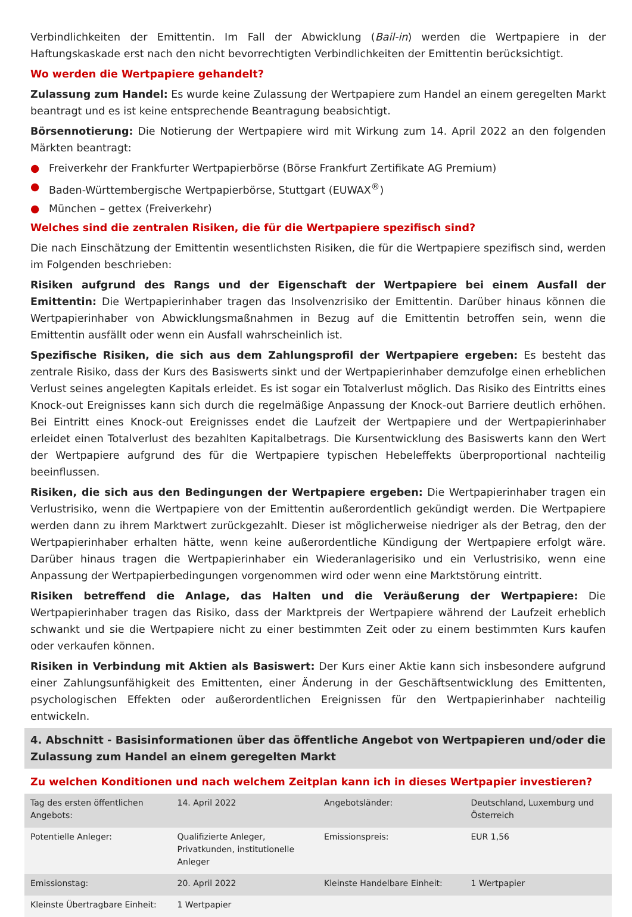Verbindlichkeiten der Emittentin. Im Fall der Abwicklung (Bail-in) werden die Wertpapiere in der Haftungskaskade erst nach den nicht bevorrechtigten Verbindlichkeiten der Emittentin berücksichtigt.
Wo werden die Wertpapiere gehandelt?
Zulassung zum Handel: Es wurde keine Zulassung der Wertpapiere zum Handel an einem geregelten Markt beantragt und es ist keine entsprechende Beantragung beabsichtigt.
Börsennotierung: Die Notierung der Wertpapiere wird mit Wirkung zum 14. April 2022 an den folgenden Märkten beantragt:
● Freiverkehr der Frankfurter Wertpapierbörse (Börse Frankfurt Zertifikate AG Premium)
● Baden-Württembergische Wertpapierbörse, Stuttgart (EUWAX<sup>®</sup>)
● München – gettex (Freiverkehr)
Welches sind die zentralen Risiken, die für die Wertpapiere spezifisch sind?
Die nach Einschätzung der Emittentin wesentlichsten Risiken, die für die Wertpapiere spezifisch sind, werden im Folgenden beschrieben:
Risiken aufgrund des Rangs und der Eigenschaft der Wertpapiere bei einem Ausfall der Emittentin: Die Wertpapierinhaber tragen das Insolvenzrisiko der Emittentin. Darüber hinaus können die Wertpapierinhaber von Abwicklungsmaßnahmen in Bezug auf die Emittentin betroffen sein, wenn die Emittentin ausfällt oder wenn ein Ausfall wahrscheinlich ist.
Spezifische Risiken, die sich aus dem Zahlungsprofil der Wertpapiere ergeben: Es besteht das zentrale Risiko, dass der Kurs des Basiswerts sinkt und der Wertpapierinhaber demzufolge einen erheblichen Verlust seines angelegten Kapitals erleidet. Es ist sogar ein Totalverlust möglich. Das Risiko des Eintritts eines Knock-out Ereignisses kann sich durch die regelmäßige Anpassung der Knock-out Barriere deutlich erhöhen. Bei Eintritt eines Knock-out Ereignisses endet die Laufzeit der Wertpapiere und der Wertpapierinhaber erleidet einen Totalverlust des bezahlten Kapitalbetrags. Die Kursentwicklung des Basiswerts kann den Wert der Wertpapiere aufgrund des für die Wertpapiere typischen Hebeleffekts überproportional nachteilig beeinflussen.
Risiken, die sich aus den Bedingungen der Wertpapiere ergeben: Die Wertpapierinhaber tragen ein Verlustrisiko, wenn die Wertpapiere von der Emittentin außerordentlich gekündigt werden. Die Wertpapiere werden dann zu ihrem Marktwert zurückgezahlt. Dieser ist möglicherweise niedriger als der Betrag, den der Wertpapierinhaber erhalten hätte, wenn keine außerordentliche Kündigung der Wertpapiere erfolgt wäre. Darüber hinaus tragen die Wertpapierinhaber ein Wiederanlagerisiko und ein Verlustrisiko, wenn eine Anpassung der Wertpapierbedingungen vorgenommen wird oder wenn eine Marktstörung eintritt.
Risiken betreffend die Anlage, das Halten und die Veräußerung der Wertpapiere: Die Wertpapierinhaber tragen das Risiko, dass der Marktpreis der Wertpapiere während der Laufzeit erheblich schwankt und sie die Wertpapiere nicht zu einer bestimmten Zeit oder zu einem bestimmten Kurs kaufen oder verkaufen können.
Risiken in Verbindung mit Aktien als Basiswert: Der Kurs einer Aktie kann sich insbesondere aufgrund einer Zahlungsunfähigkeit des Emittenten, einer Änderung in der Geschäftsentwicklung des Emittenten, psychologischen Effekten oder außerordentlichen Ereignissen für den Wertpapierinhaber nachteilig entwickeln.
4. Abschnitt - Basisinformationen über das öffentliche Angebot von Wertpapieren und/oder die Zulassung zum Handel an einem geregelten Markt
Zu welchen Konditionen und nach welchem Zeitplan kann ich in dieses Wertpapier investieren?
| Tag des ersten öffentlichen Angebots: | 14. April 2022 | Angebotsländer: | Deutschland, Luxemburg und Österreich |
| Potentielle Anleger: | Qualifizierte Anleger, Privatkunden, institutionelle Anleger | Emissionspreis: | EUR 1,56 |
| Emissionstag: | 20. April 2022 | Kleinste Handelbare Einheit: | 1 Wertpapier |
| Kleinste Übertragbare Einheit: | 1 Wertpapier | | |